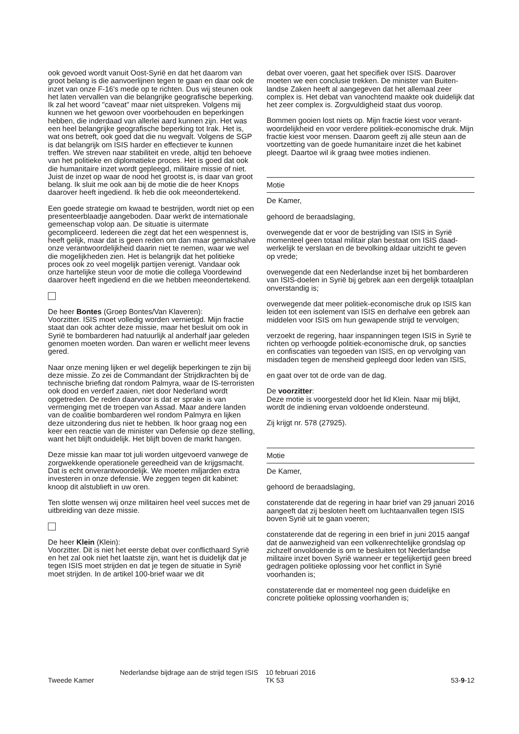ook gevoed wordt vanuit Oost-Syrië en dat het daarom van groot belang is die aanvoerlijnen tegen te gaan en daar ook de inzet van onze F-16's mede op te richten. Dus wij steunen ook het laten vervallen van die belangrijke geografische beperking. Ik zal het woord "caveat" maar niet uitspreken. Volgens mij kunnen we het gewoon over voorbehouden en beperkingen hebben, die inderdaad van allerlei aard kunnen zijn. Het was een heel belangrijke geografische beperking tot Irak. Het is, wat ons betreft, ook goed dat die nu wegvalt. Volgens de SGP is dat belangrijk om ISIS harder en effectiever te kunnen treffen. We streven naar stabiliteit en vrede, altijd ten behoeve van het politieke en diploma­tieke proces. Het is goed dat ook die humanitaire inzet wordt gepleegd, militaire missie of niet. Juist de inzet op waar de nood het grootst is, is daar van groot belang. Ik sluit me ook aan bij de motie die de heer Knops daarover heeft ingediend. Ik heb die ook meeondertekend.
Een goede strategie om kwaad te bestrijden, wordt niet op een presenteerblaadje aangeboden. Daar werkt de interna­tionale gemeenschap volop aan. De situatie is uitermate gecompliceerd. Iedereen die zegt dat het een wespennest is, heeft gelijk, maar dat is geen reden om dan maar gemakshalve onze verantwoordelijkheid daarin niet te nemen, waar we wel die mogelijkheden zien. Het is belangrijk dat het politieke proces ook zo veel mogelijk partijen verenigt. Vandaar ook onze hartelijke steun voor de motie die collega Voordewind daarover heeft ingediend en die we hebben meeondertekend.
De heer Bontes (Groep Bontes/Van Klaveren):
Voorzitter. ISIS moet volledig worden vernietigd. Mijn fractie staat dan ook achter deze missie, maar het besluit om ook in Syrië te bombarderen had natuurlijk al anderhalf jaar geleden genomen moeten worden. Dan waren er wel­licht meer levens gered.
Naar onze mening lijken er wel degelijk beperkingen te zijn bij deze missie. Zo zei de Commandant der Strijdkrachten bij de technische briefing dat rondom Palmyra, waar de IS-terroristen ook dood en verderf zaaien, niet door Nederland wordt opgetreden. De reden daarvoor is dat er sprake is van vermenging met de troepen van Assad. Maar andere landen van de coalitie bombarderen wel rondom Palmyra en lijken deze uitzondering dus niet te hebben. Ik hoor graag nog een keer een reactie van de minister van Defensie op deze stelling, want het blijft onduidelijk. Het blijft boven de markt hangen.
Deze missie kan maar tot juli worden uitgevoerd vanwege de zorgwekkende operationele gereedheid van de krijgs­macht. Dat is echt onverantwoordelijk. We moeten miljarden extra investeren in onze defensie. We zeggen tegen dit kabinet: knoop dit alstublieft in uw oren.
Ten slotte wensen wij onze militairen heel veel succes met de uitbreiding van deze missie.
De heer Klein (Klein):
Voorzitter. Dit is niet het eerste debat over conflicthaard Syrië en het zal ook niet het laatste zijn, want het is duidelijk dat je tegen ISIS moet strijden en dat je tegen de situatie in Syrië moet strijden. In de artikel 100-brief waar we dit
debat over voeren, gaat het specifiek over ISIS. Daarover moeten we een conclusie trekken. De minister van Buiten­landse Zaken heeft al aangegeven dat het allemaal zeer complex is. Het debat van vanochtend maakte ook duidelijk dat het zeer complex is. Zorgvuldigheid staat dus voorop.
Bommen gooien lost niets op. Mijn fractie kiest voor verant­woordelijkheid en voor verdere politiek-economische druk. Mijn fractie kiest voor mensen. Daarom geeft zij alle steun aan de voortzetting van de goede humanitaire inzet die het kabinet pleegt. Daartoe wil ik graag twee moties indienen.
Motie
De Kamer,
gehoord de beraadslaging,
overwegende dat er voor de bestrijding van ISIS in Syrië momenteel geen totaal militair plan bestaat om ISIS daad­werkelijk te verslaan en de bevolking aldaar uitzicht te geven op vrede;
overwegende dat een Nederlandse inzet bij het bombarde­ren van ISIS-doelen in Syrië bij gebrek aan een dergelijk totaalplan onverstandig is;
overwegende dat meer politiek-economische druk op ISIS kan leiden tot een isolement van ISIS en derhalve een gebrek aan middelen voor ISIS om hun gewapende strijd te vervolgen;
verzoekt de regering, haar inspanningen tegen ISIS in Syrië te richten op verhoogde politiek-economische druk, op sancties en confiscaties van tegoeden van ISIS, en op ver­volging van misdaden tegen de mensheid gepleegd door leden van ISIS,
en gaat over tot de orde van de dag.
De voorzitter:
Deze motie is voorgesteld door het lid Klein. Naar mij blijkt, wordt de indiening ervan voldoende ondersteund.
Zij krijgt nr. 578 (27925).
Motie
De Kamer,
gehoord de beraadslaging,
constaterende dat de regering in haar brief van 29 januari 2016 aangeeft dat zij besloten heeft om luchtaanvallen tegen ISIS boven Syrië uit te gaan voeren;
constaterende dat de regering in een brief in juni 2015 aangaf dat de aanwezigheid van een volkenrechtelijke grondslag op zichzelf onvoldoende is om te besluiten tot Nederlandse militaire inzet boven Syrië wanneer er tegelij­kertijd geen breed gedragen politieke oplossing voor het conflict in Syrië voorhanden is;
constaterende dat er momenteel nog geen duidelijke en concrete politieke oplossing voorhanden is;
Tweede Kamer
Nederlandse bijdrage aan de strijd tegen ISIS
10 februari 2016
TK 53
53-9-12